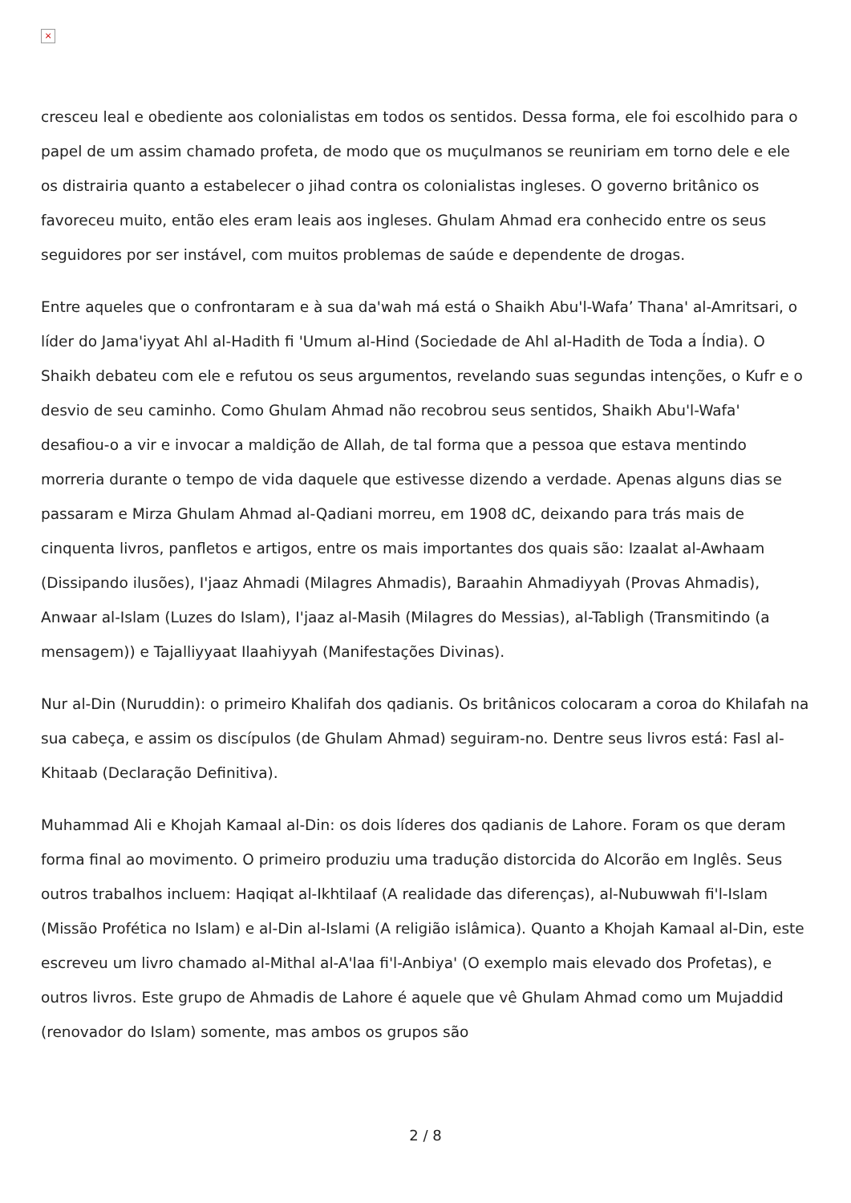×
cresceu leal e obediente aos colonialistas em todos os sentidos. Dessa forma, ele foi escolhido para o papel de um assim chamado profeta, de modo que os muçulmanos se reuniriam em torno dele e ele os distrairia quanto a estabelecer o jihad contra os colonialistas ingleses. O governo britânico os favoreceu muito, então eles eram leais aos ingleses. Ghulam Ahmad era conhecido entre os seus seguidores por ser instável, com muitos problemas de saúde e dependente de drogas.
Entre aqueles que o confrontaram e à sua da'wah má está o Shaikh Abu'l-Wafa’ Thana' al-Amritsari, o líder do Jama'iyyat Ahl al-Hadith fi 'Umum al-Hind (Sociedade de Ahl al-Hadith de Toda a Índia). O Shaikh debateu com ele e refutou os seus argumentos, revelando suas segundas intenções, o Kufr e o desvio de seu caminho. Como Ghulam Ahmad não recobrou seus sentidos, Shaikh Abu'l-Wafa' desafiou-o a vir e invocar a maldição de Allah, de tal forma que a pessoa que estava mentindo morreria durante o tempo de vida daquele que estivesse dizendo a verdade. Apenas alguns dias se passaram e Mirza Ghulam Ahmad al-Qadiani morreu, em 1908 dC, deixando para trás mais de cinquenta livros, panfletos e artigos, entre os mais importantes dos quais são: Izaalat al-Awhaam (Dissipando ilusões), I'jaaz Ahmadi (Milagres Ahmadis), Baraahin Ahmadiyyah (Provas Ahmadis), Anwaar al-Islam (Luzes do Islam), I'jaaz al-Masih (Milagres do Messias), al-Tabligh (Transmitindo (a mensagem)) e Tajalliyyaat Ilaahiyyah (Manifestações Divinas).
Nur al-Din (Nuruddin): o primeiro Khalifah dos qadianis. Os britânicos colocaram a coroa do Khilafah na sua cabeça, e assim os discípulos (de Ghulam Ahmad) seguiram-no. Dentre seus livros está: Fasl al-Khitaab (Declaração Definitiva).
Muhammad Ali e Khojah Kamaal al-Din: os dois líderes dos qadianis de Lahore. Foram os que deram forma final ao movimento. O primeiro produziu uma tradução distorcida do Alcorão em Inglês. Seus outros trabalhos incluem: Haqiqat al-Ikhtilaaf (A realidade das diferenças), al-Nubuwwah fi'l-Islam (Missão Profética no Islam) e al-Din al-Islami (A religião islâmica). Quanto a Khojah Kamaal al-Din, este escreveu um livro chamado al-Mithal al-A'laa fi'l-Anbiya' (O exemplo mais elevado dos Profetas), e outros livros. Este grupo de Ahmadis de Lahore é aquele que vê Ghulam Ahmad como um Mujaddid (renovador do Islam) somente, mas ambos os grupos são
2 / 8